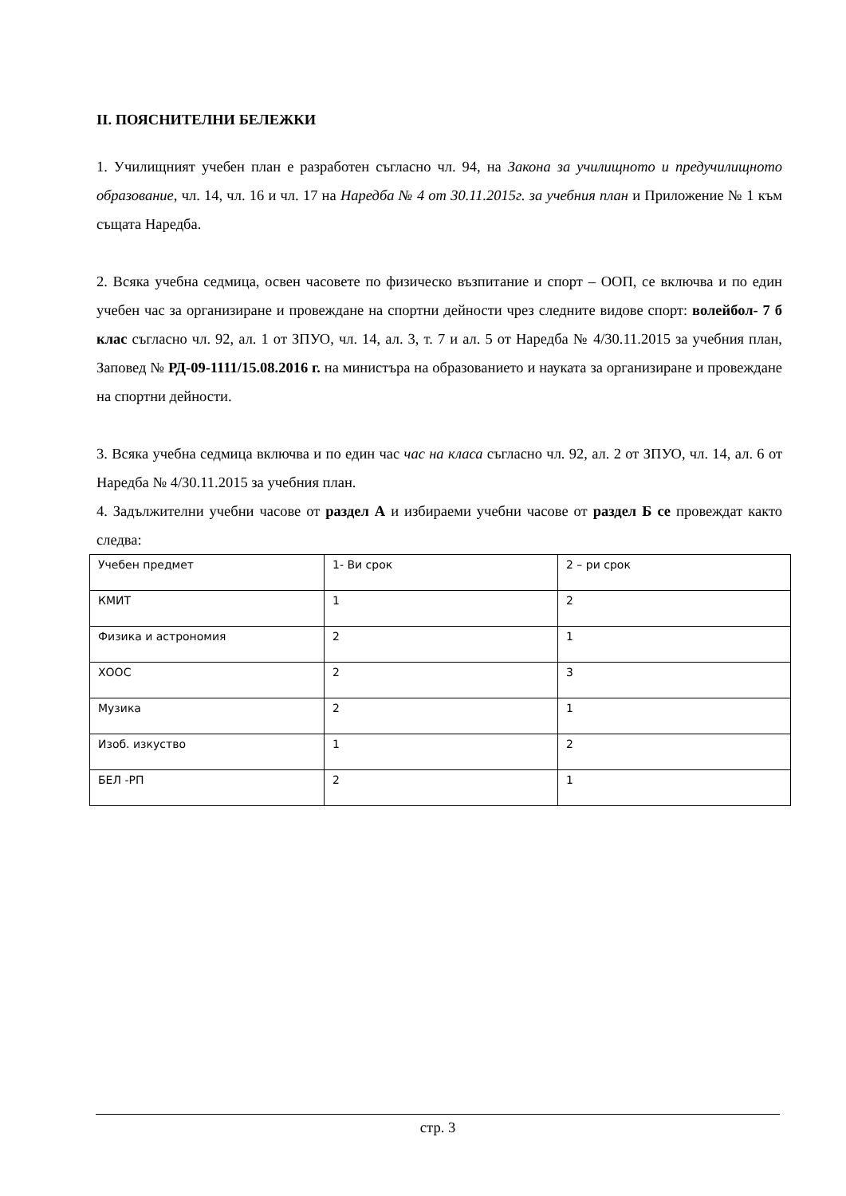II. ПОЯСНИТЕЛНИ БЕЛЕЖКИ
1. Училищният учебен план е разработен съгласно чл. 94, на Закона за училищното и предучилищното образование, чл. 14, чл. 16 и чл. 17 на Наредба № 4 от 30.11.2015г. за учебния план и Приложение № 1 към същата Наредба.
2. Всяка учебна седмица, освен часовете по физическо възпитание и спорт – ООП, се включва и по един учебен час за организиране и провеждане на спортни дейности чрез следните видове спорт: волейбол- 7 б клас съгласно чл. 92, ал. 1 от ЗПУО, чл. 14, ал. 3, т. 7 и ал. 5 от Наредба № 4/30.11.2015 за учебния план, Заповед № РД-09-1111/15.08.2016 г. на министъра на образованието и науката за организиране и провеждане на спортни дейности.
3. Всяка учебна седмица включва и по един час час на класа съгласно чл. 92, ал. 2 от ЗПУО, чл. 14, ал. 6 от Наредба № 4/30.11.2015 за учебния план.
4. Задължителни учебни часове от раздел А и избираеми учебни часове от раздел Б се провеждат както следва:
| Учебен предмет | 1- Ви срок | 2 – ри срок |
| КМИТ | 1 | 2 |
| Физика и астрономия | 2 | 1 |
| ХООС | 2 | 3 |
| Музика | 2 | 1 |
| Изоб. изкуство | 1 | 2 |
| БЕЛ -РП | 2 | 1 |
стр. 3